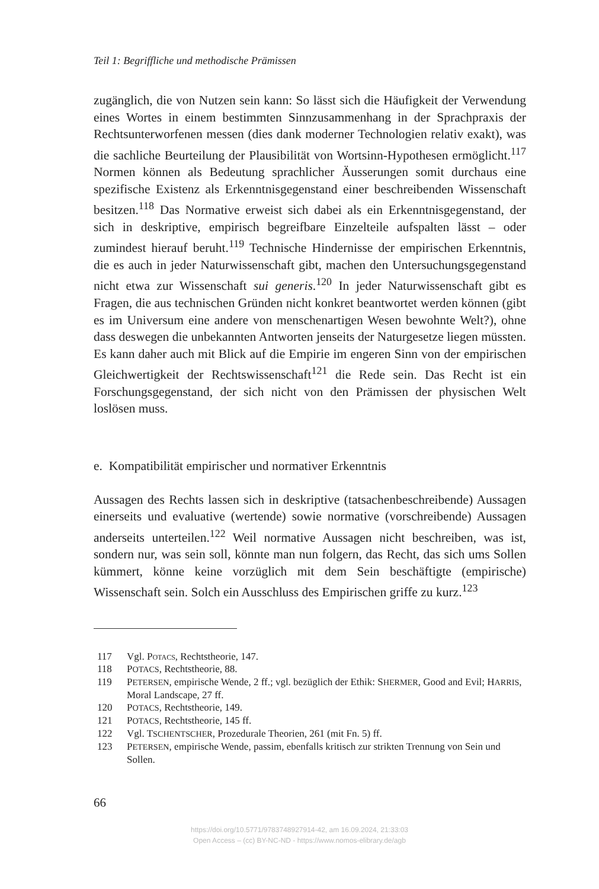Teil 1: Begriffliche und methodische Prämissen
zugänglich, die von Nutzen sein kann: So lässt sich die Häufigkeit der Verwendung eines Wortes in einem bestimmten Sinnzusammenhang in der Sprachpraxis der Rechtsunterworfenen messen (dies dank moderner Technologien relativ exakt), was die sachliche Beurteilung der Plausibilität von Wortsinn-Hypothesen ermöglicht.<sup>117</sup> Normen können als Bedeutung sprachlicher Äusserungen somit durchaus eine spezifische Existenz als Erkenntnisgegenstand einer beschreibenden Wissenschaft besitzen.<sup>118</sup> Das Normative erweist sich dabei als ein Erkenntnisgegenstand, der sich in deskriptive, empirisch begreifbare Einzelteile aufspalten lässt – oder zumindest hierauf beruht.<sup>119</sup> Technische Hindernisse der empirischen Erkenntnis, die es auch in jeder Naturwissenschaft gibt, machen den Untersuchungsgegenstand nicht etwa zur Wissenschaft sui generis.<sup>120</sup> In jeder Naturwissenschaft gibt es Fragen, die aus technischen Gründen nicht konkret beantwortet werden können (gibt es im Universum eine andere von menschenartigen Wesen bewohnte Welt?), ohne dass deswegen die unbekannten Antworten jenseits der Naturgesetze liegen müssten. Es kann daher auch mit Blick auf die Empirie im engeren Sinn von der empirischen Gleichwertigkeit der Rechtswissenschaft<sup>121</sup> die Rede sein. Das Recht ist ein Forschungsgegenstand, der sich nicht von den Prämissen der physischen Welt loslösen muss.
e. Kompatibilität empirischer und normativer Erkenntnis
Aussagen des Rechts lassen sich in deskriptive (tatsachenbeschreibende) Aussagen einerseits und evaluative (wertende) sowie normative (vorschreibende) Aussagen anderseits unterteilen.<sup>122</sup> Weil normative Aussagen nicht beschreiben, was ist, sondern nur, was sein soll, könnte man nun folgern, das Recht, das sich ums Sollen kümmert, könne keine vorzüglich mit dem Sein beschäftigte (empirische) Wissenschaft sein. Solch ein Ausschluss des Empirischen griffe zu kurz.<sup>123</sup>
117 Vgl. Potacs, Rechtstheorie, 147.
118 POTACS, Rechtstheorie, 88.
119 PETERSEN, empirische Wende, 2 ff.; vgl. bezüglich der Ethik: SHERMER, Good and Evil; HARRIS, Moral Landscape, 27 ff.
120 POTACS, Rechtstheorie, 149.
121 POTACS, Rechtstheorie, 145 ff.
122 Vgl. TSCHENTSCHER, Prozedurale Theorien, 261 (mit Fn. 5) ff.
123 PETERSEN, empirische Wende, passim, ebenfalls kritisch zur strikten Trennung von Sein und Sollen.
66
https://doi.org/10.5771/9783748927914-42, am 16.09.2024, 21:33:03
Open Access – (cc) BY-NC-ND - https://www.nomos-elibrary.de/agb